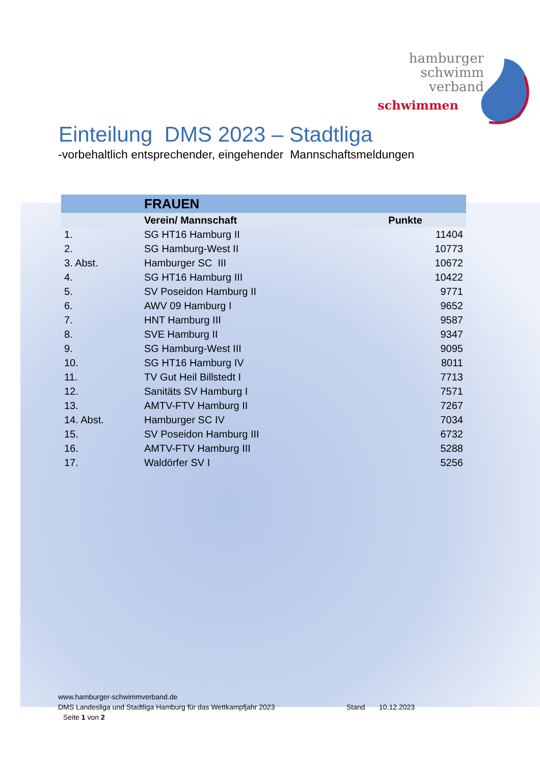hamburger
schwimm
verband
schwimmen
Einteilung DMS 2023 – Stadtliga
-vorbehaltlich entsprechender, eingehender Mannschaftsmeldungen
| | FRAUEN | |
| --- | --- | --- |
| | Verein/ Mannschaft | Punkte |
| 1. | SG HT16 Hamburg II | 11404 |
| 2. | SG Hamburg-West II | 10773 |
| 3. Abst. | Hamburger SC III | 10672 |
| 4. | SG HT16 Hamburg III | 10422 |
| 5. | SV Poseidon Hamburg II | 9771 |
| 6. | AWV 09 Hamburg I | 9652 |
| 7. | HNT Hamburg III | 9587 |
| 8. | SVE Hamburg II | 9347 |
| 9. | SG Hamburg-West III | 9095 |
| 10. | SG HT16 Hamburg IV | 8011 |
| 11. | TV Gut Heil Billstedt I | 7713 |
| 12. | Sanitäts SV Hamburg I | 7571 |
| 13. | AMTV-FTV Hamburg II | 7267 |
| 14. Abst. | Hamburger SC IV | 7034 |
| 15. | SV Poseidon Hamburg III | 6732 |
| 16. | AMTV-FTV Hamburg III | 5288 |
| 17. | Waldörfer SV I | 5256 |
www.hamburger-schwimmverband.de
DMS Landesliga und Stadtliga Hamburg für das Wettkampfjahr 2023 Stand 10.12.2023
Seite 1 von 2